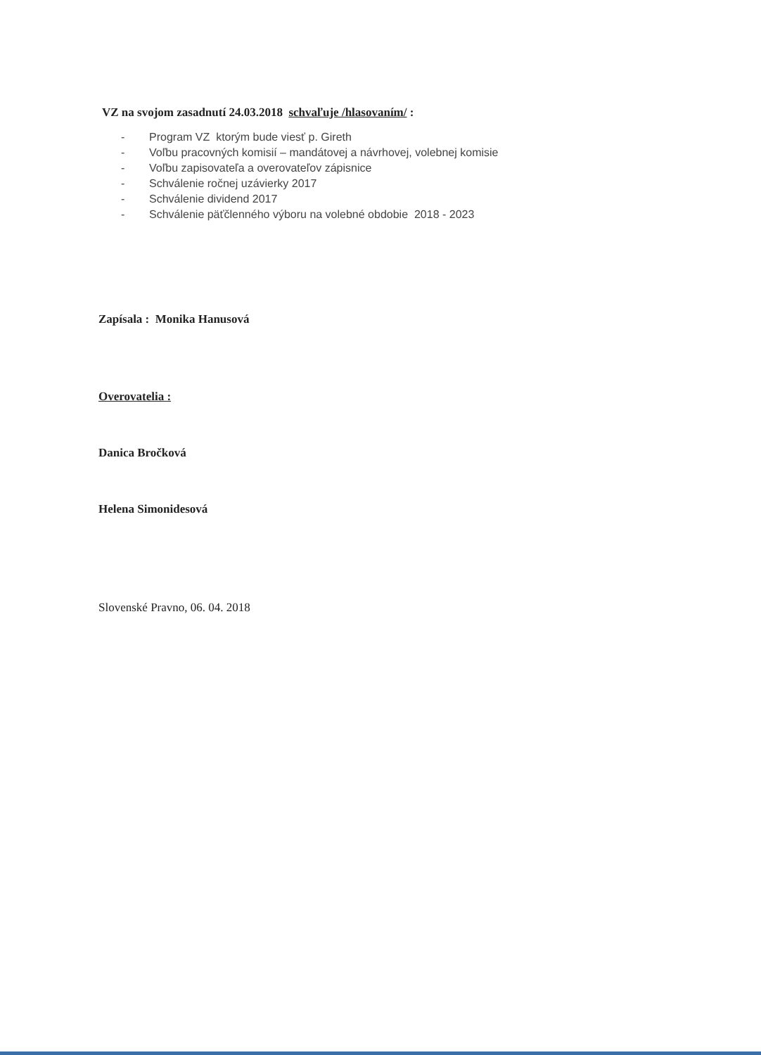VZ na svojom zasadnutí 24.03.2018 schvaľuje /hlasovaním/ :
- Program VZ ktorým bude viesť p. Gireth
- Voľbu pracovných komisií – mandátovej a návrhovej, volebnej komisie
- Voľbu zapisovateľa a overovateľov zápisnice
- Schválenie ročnej uzávierky 2017
- Schválenie dividend 2017
- Schválenie päťčlenného výboru na volebné obdobie 2018 - 2023
Zapísala : Monika Hanusová
Overovatelia :
Danica Bročková
Helena Simonidesová
Slovenské Pravno, 06. 04. 2018